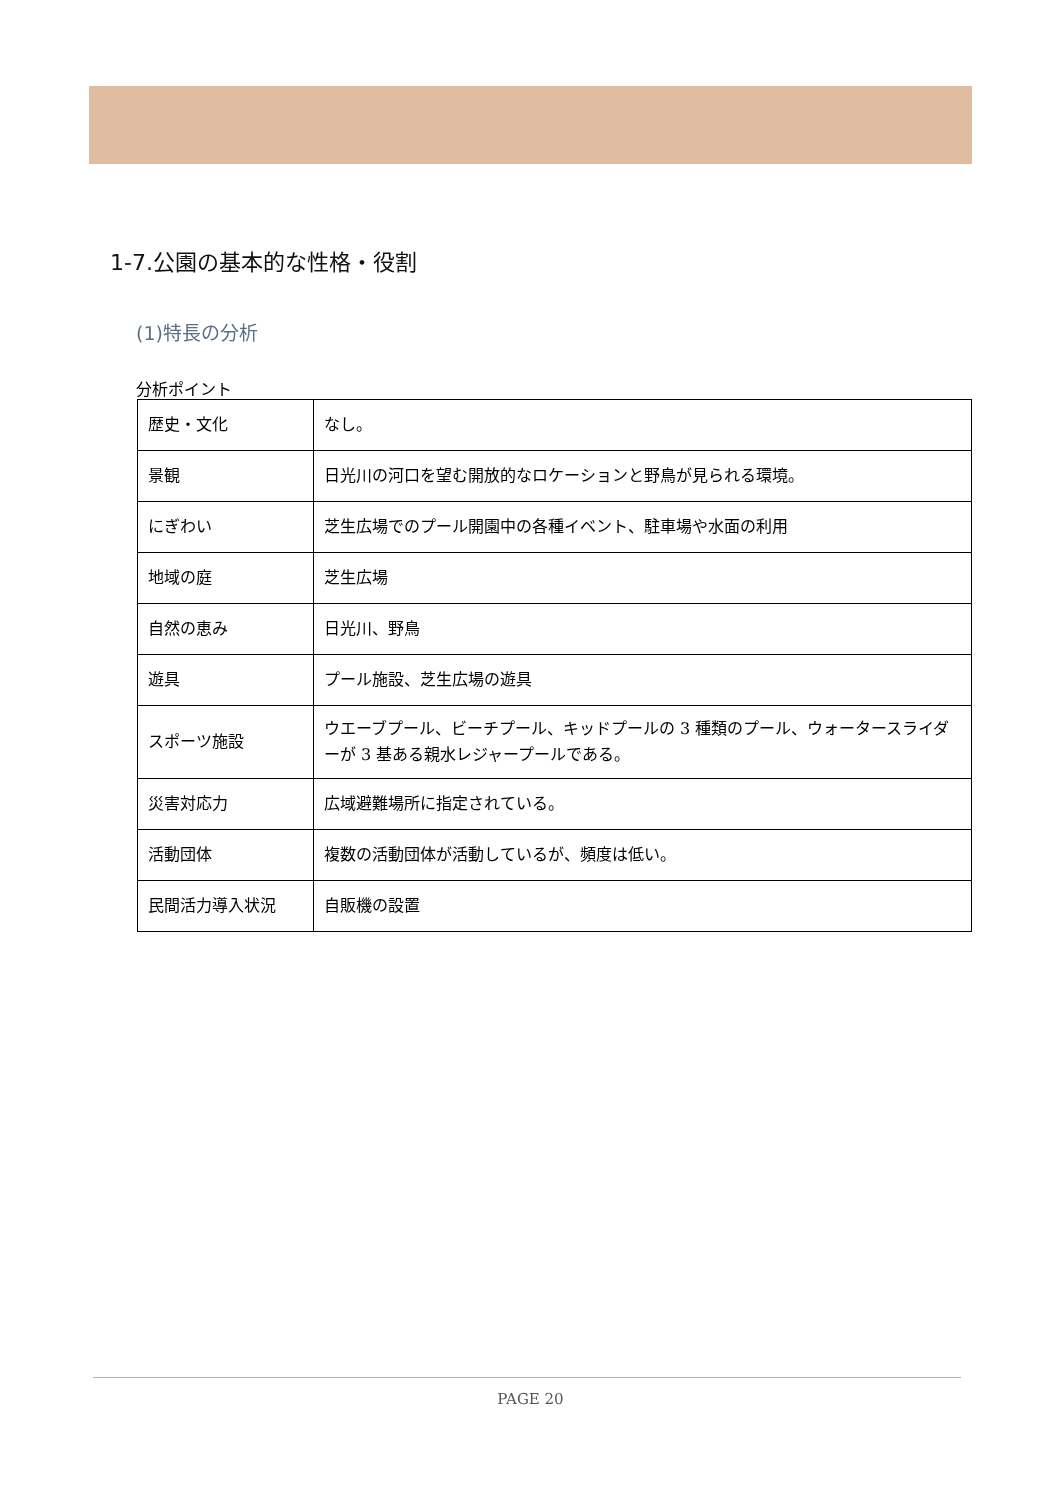1-7.公園の基本的な性格・役割
(1)特長の分析
分析ポイント
| 歴史・文化 | なし。 |
| 景観 | 日光川の河口を望む開放的なロケーションと野鳥が見られる環境。 |
| にぎわい | 芝生広場でのプール開園中の各種イベント、駐車場や水面の利用 |
| 地域の庭 | 芝生広場 |
| 自然の恵み | 日光川、野鳥 |
| 遊具 | プール施設、芝生広場の遊具 |
| スポーツ施設 | ウエーブプール、ビーチプール、キッドプールの 3 種類のプール、ウォータースライダーが 3 基ある親水レジャープールである。 |
| 災害対応力 | 広域避難場所に指定されている。 |
| 活動団体 | 複数の活動団体が活動しているが、頻度は低い。 |
| 民間活力導入状況 | 自販機の設置 |
PAGE 20